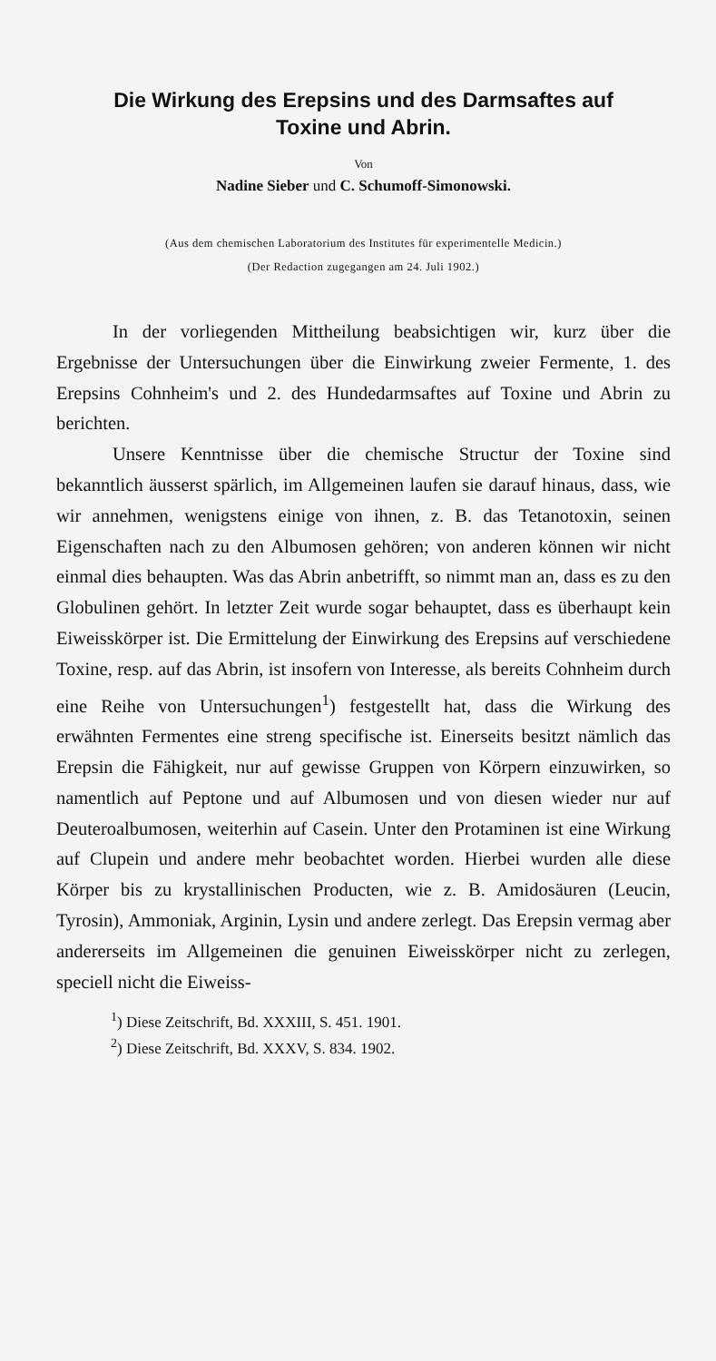Die Wirkung des Erepsins und des Darmsaftes auf
Toxine und Abrin.
Von
Nadine Sieber und C. Schumoff-Simonowski.
(Aus dem chemischen Laboratorium des Institutes für experimentelle Medicin.)
(Der Redaction zugegangen am 24. Juli 1902.)
In der vorliegenden Mittheilung beabsichtigen wir, kurz über die Ergebnisse der Untersuchungen über die Einwirkung zweier Fermente, 1. des Erepsins Cohnheim's und 2. des Hundedarmsaftes auf Toxine und Abrin zu berichten.
Unsere Kenntnisse über die chemische Structur der Toxine sind bekanntlich äusserst spärlich, im Allgemeinen laufen sie darauf hinaus, dass, wie wir annehmen, wenigstens einige von ihnen, z. B. das Tetanotoxin, seinen Eigenschaften nach zu den Albumosen gehören; von anderen können wir nicht einmal dies behaupten. Was das Abrin anbetrifft, so nimmt man an, dass es zu den Globulinen gehört. In letzter Zeit wurde sogar behauptet, dass es überhaupt kein Eiweisskörper ist. Die Ermittelung der Einwirkung des Erepsins auf verschiedene Toxine, resp. auf das Abrin, ist insofern von Interesse, als bereits Cohnheim durch eine Reihe von Untersuchungen<sup>1</sup>) festgestellt hat, dass die Wirkung des erwähnten Fermentes eine streng specifische ist. Einerseits besitzt nämlich das Erepsin die Fähigkeit, nur auf gewisse Gruppen von Körpern einzuwirken, so namentlich auf Peptone und auf Albumosen und von diesen wieder nur auf Deuteroalbumosen, weiterhin auf Casein. Unter den Protaminen ist eine Wirkung auf Clupein und andere mehr beobachtet worden. Hierbei wurden alle diese Körper bis zu krystallinischen Producten, wie z. B. Amidosäuren (Leucin, Tyrosin), Ammoniak, Arginin, Lysin und andere zerlegt. Das Erepsin vermag aber andererseits im Allgemeinen die genuinen Eiweisskörper nicht zu zerlegen, speciell nicht die Eiweiss-
<sup>1</sup>) Diese Zeitschrift, Bd. XXXIII, S. 451. 1901.
<sup>2</sup>) Diese Zeitschrift, Bd. XXXV, S. 834. 1902.